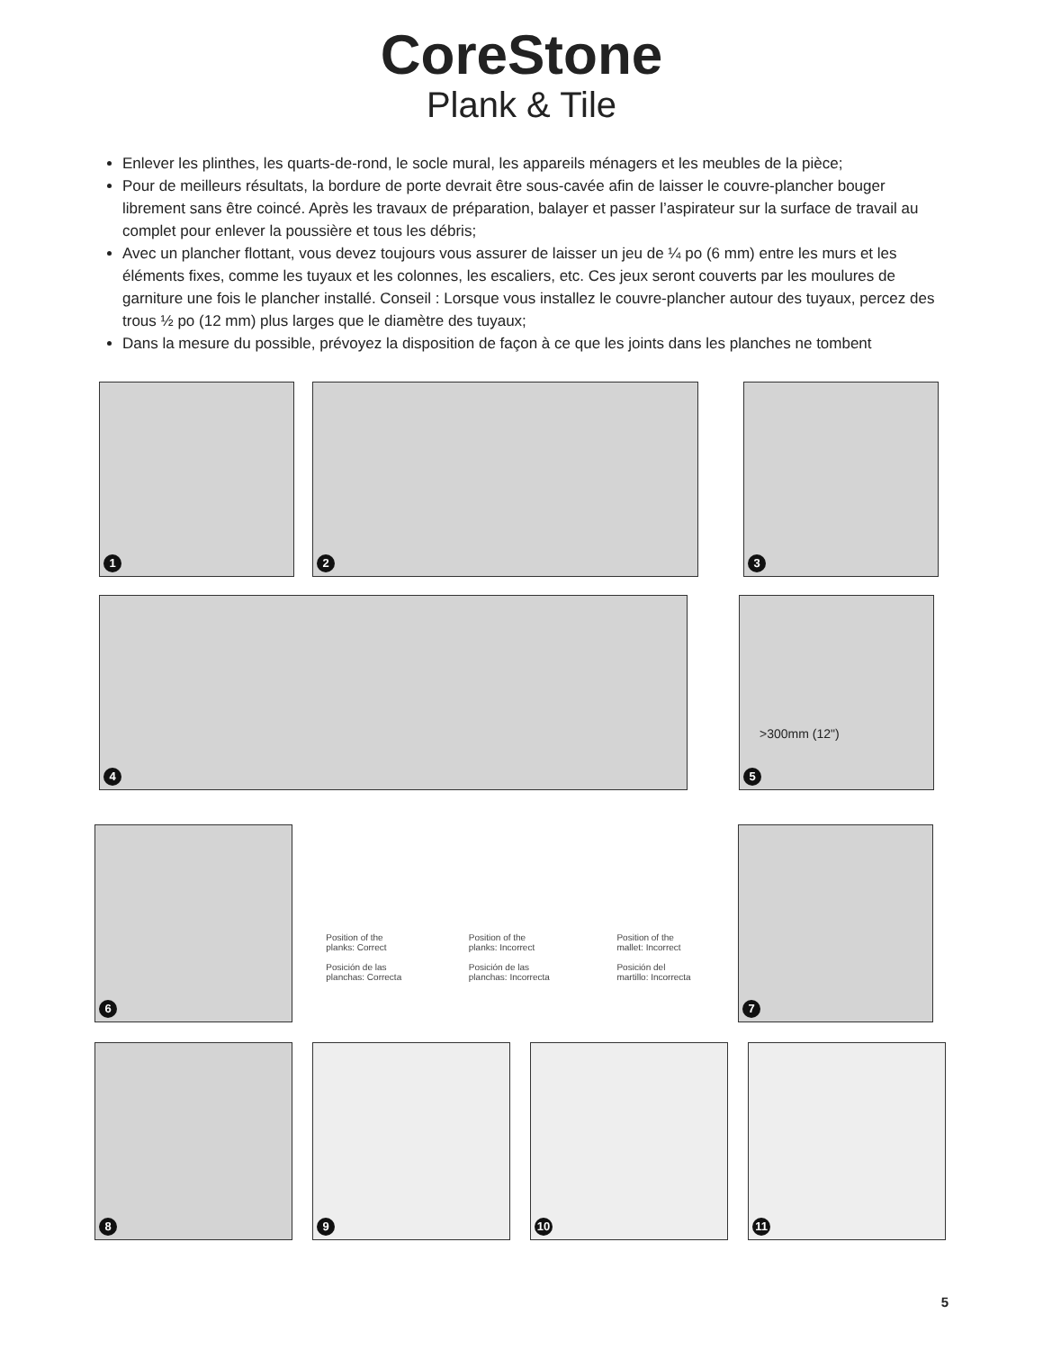CoreStone
Plank & Tile
Enlever les plinthes, les quarts-de-rond, le socle mural, les appareils ménagers et les meubles de la pièce;
Pour de meilleurs résultats, la bordure de porte devrait être sous-cavée afin de laisser le couvre-plancher bouger librement sans être coincé. Après les travaux de préparation, balayer et passer l’aspirateur sur la surface de travail au complet pour enlever la poussière et tous les débris;
Avec un plancher flottant, vous devez toujours vous assurer de laisser un jeu de ¼ po (6 mm) entre les murs et les éléments fixes, comme les tuyaux et les colonnes, les escaliers, etc. Ces jeux seront couverts par les moulures de garniture une fois le plancher installé. Conseil : Lorsque vous installez le couvre-plancher autour des tuyaux, percez des trous ½ po (12 mm) plus larges que le diamètre des tuyaux;
Dans la mesure du possible, prévoyez la disposition de façon à ce que les joints dans les planches ne tombent
1
2
3
4
>300mm (12")
5
6
Position of the
planks: Correct
Posición de las
planchas: Correcta
Position of the
planks: Incorrect
Posición de las
planchas: Incorrecta
Position of the
mallet: Incorrect
Posición del
martillo: Incorrecta
7
8
9
10
11
5